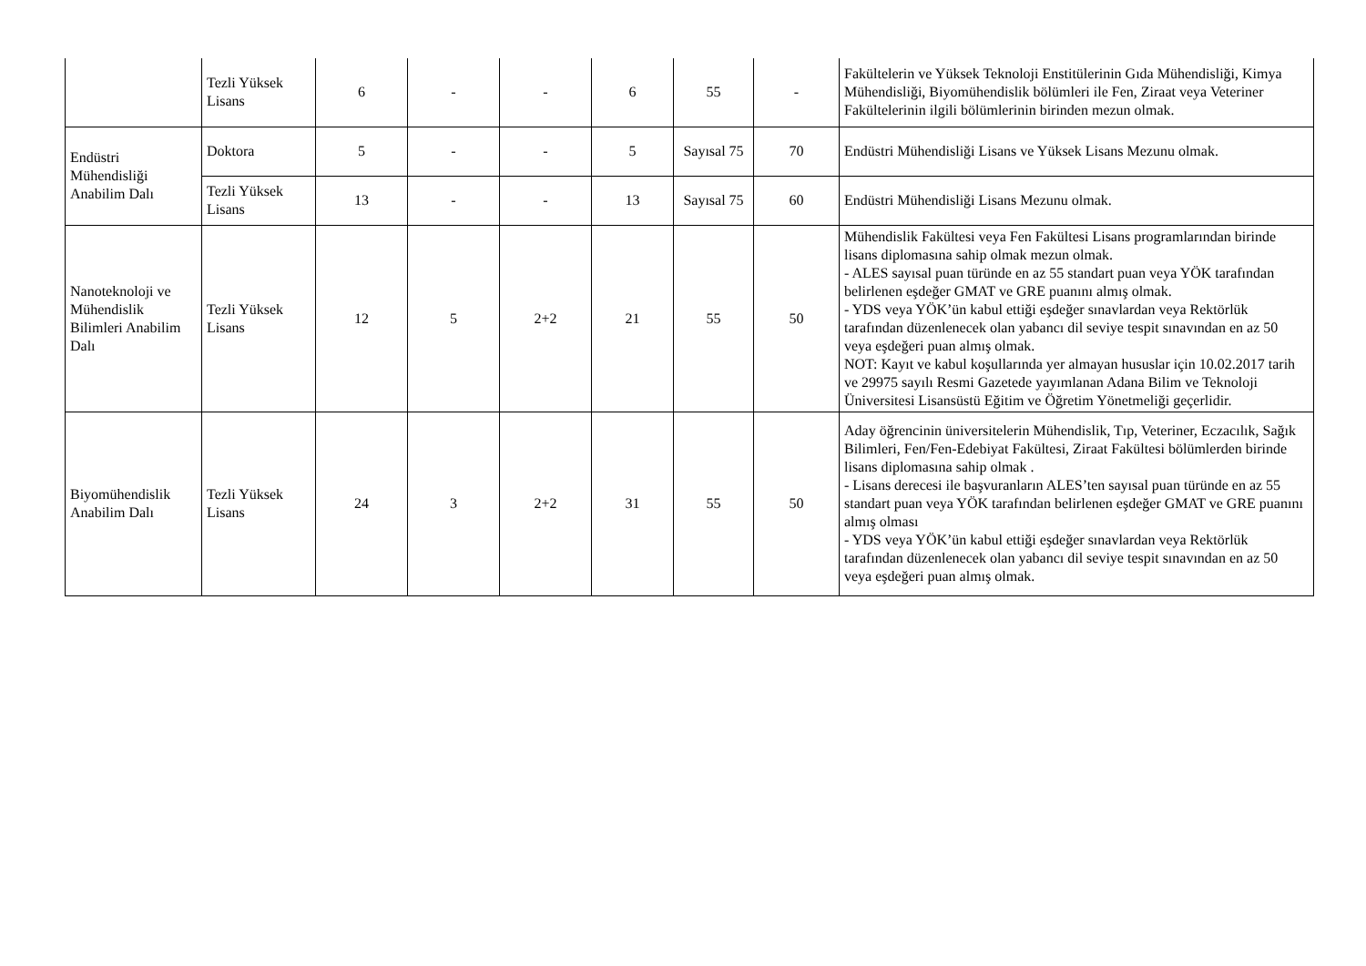| | Tezli Yüksek Lisans | 6 | - | - | 6 | 55 | - | Fakültelerin ve Yüksek Teknoloji Enstitülerinin Gıda Mühendisliği, Kimya Mühendisliği, Biyomühendislik bölümleri ile Fen, Ziraat veya Veteriner Fakültelerinin ilgili bölümlerinin birinden mezun olmak. |
| Endüstri Mühendisliği Anabilim Dalı | Doktora | 5 | - | - | 5 | Sayısal 75 | 70 | Endüstri Mühendisliği Lisans ve Yüksek Lisans Mezunu olmak. |
| | Tezli Yüksek Lisans | 13 | - | - | 13 | Sayısal 75 | 60 | Endüstri Mühendisliği Lisans Mezunu olmak. |
| Nanoteknoloji ve Mühendislik Bilimleri Anabilim Dalı | Tezli Yüksek Lisans | 12 | 5 | 2+2 | 21 | 55 | 50 | Mühendislik Fakültesi veya Fen Fakültesi Lisans programlarından birinde lisans diplomasına sahip olmak mezun olmak. - ALES sayısal puan türünde en az 55 standart puan veya YÖK tarafından belirlenen eşdeğer GMAT ve GRE puanını almış olmak. - YDS veya YÖK’ün kabul ettiği eşdeğer sınavlardan veya Rektörlük tarafından düzenlenecek olan yabancı dil seviye tespit sınavından en az 50 veya eşdeğeri puan almış olmak. NOT: Kayıt ve kabul koşullarında yer almayan hususlar için 10.02.2017 tarih ve 29975 sayılı Resmi Gazetede yayımlanan Adana Bilim ve Teknoloji Üniversitesi Lisansüstü Eğitim ve Öğretim Yönetmeliği geçerlidir. |
| Biyomühendislik Anabilim Dalı | Tezli Yüksek Lisans | 24 | 3 | 2+2 | 31 | 55 | 50 | Aday öğrencinin üniversitelerin Mühendislik, Tıp, Veteriner, Eczacılık, Sağık Bilimleri, Fen/Fen-Edebiyat Fakültesi, Ziraat Fakültesi bölümlerden birinde lisans diplomasına sahip olmak . - Lisans derecesi ile başvuranların ALES’ten sayısal puan türünde en az 55 standart puan veya YÖK tarafından belirlenen eşdeğer GMAT ve GRE puanını almış olması - YDS veya YÖK’ün kabul ettiği eşdeğer sınavlardan veya Rektörlük tarafından düzenlenecek olan yabancı dil seviye tespit sınavından en az 50 veya eşdeğeri puan almış olmak. |